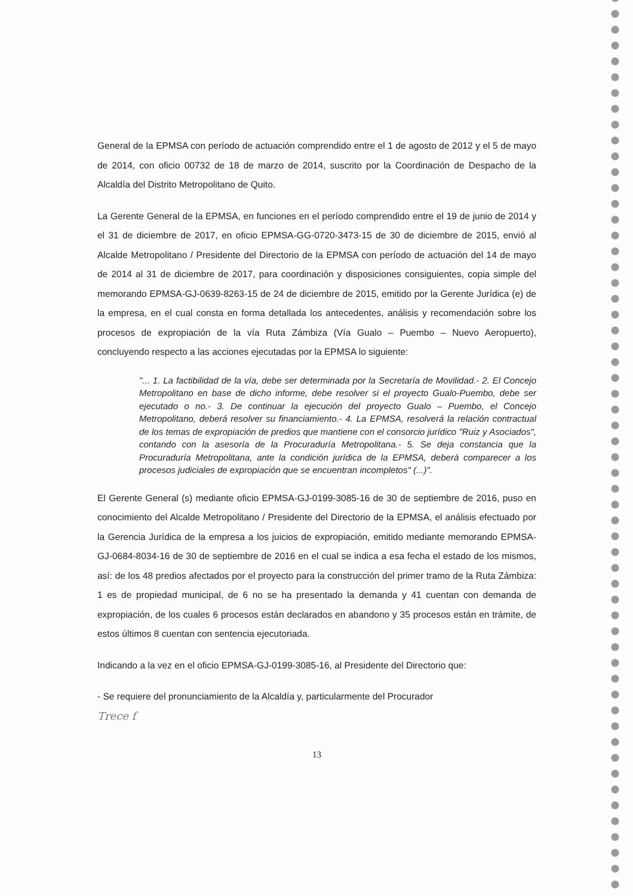General de la EPMSA con período de actuación comprendido entre el 1 de agosto de 2012 y el 5 de mayo de 2014, con oficio 00732 de 18 de marzo de 2014, suscrito por la Coordinación de Despacho de la Alcaldía del Distrito Metropolitano de Quito.
La Gerente General de la EPMSA, en funciones en el período comprendido entre el 19 de junio de 2014 y el 31 de diciembre de 2017, en oficio EPMSA-GG-0720-3473-15 de 30 de diciembre de 2015, envió al Alcalde Metropolitano / Presidente del Directorio de la EPMSA con período de actuación del 14 de mayo de 2014 al 31 de diciembre de 2017, para coordinación y disposiciones consiguientes, copia simple del memorando EPMSA-GJ-0639-8263-15 de 24 de diciembre de 2015, emitido por la Gerente Jurídica (e) de la empresa, en el cual consta en forma detallada los antecedentes, análisis y recomendación sobre los procesos de expropiación de la vía Ruta Zámbiza (Vía Gualo – Puembo – Nuevo Aeropuerto), concluyendo respecto a las acciones ejecutadas por la EPMSA lo siguiente:
"... 1. La factibilidad de la vía, debe ser determinada por la Secretaría de Movilidad.- 2. El Concejo Metropolitano en base de dicho informe, debe resolver si el proyecto Gualo-Puembo, debe ser ejecutado o no.- 3. De continuar la ejecución del proyecto Gualo – Puembo, el Concejo Metropolitano, deberá resolver su financiamiento.- 4. La EPMSA, resolverá la relación contractual de los temas de expropiación de predios que mantiene con el consorcio jurídico "Ruiz y Asociados", contando con la asesoría de la Procuraduría Metropolitana.- 5. Se deja constancia que la Procuraduría Metropolitana, ante la condición jurídica de la EPMSA, deberá comparecer a los procesos judiciales de expropiación que se encuentran incompletos" (...)".
El Gerente General (s) mediante oficio EPMSA-GJ-0199-3085-16 de 30 de septiembre de 2016, puso en conocimiento del Alcalde Metropolitano / Presidente del Directorio de la EPMSA, el análisis efectuado por la Gerencia Jurídica de la empresa a los juicios de expropiación, emitido mediante memorando EPMSA-GJ-0684-8034-16 de 30 de septiembre de 2016 en el cual se indica a esa fecha el estado de los mismos, así: de los 48 predios afectados por el proyecto para la construcción del primer tramo de la Ruta Zámbiza: 1 es de propiedad municipal, de 6 no se ha presentado la demanda y 41 cuentan con demanda de expropiación, de los cuales 6 procesos están declarados en abandono y 35 procesos están en trámite, de estos últimos 8 cuentan con sentencia ejecutoriada.
Indicando a la vez en el oficio EPMSA-GJ-0199-3085-16, al Presidente del Directorio que:
- Se requiere del pronunciamiento de la Alcaldía y, particularmente del Procurador
Trece f
13